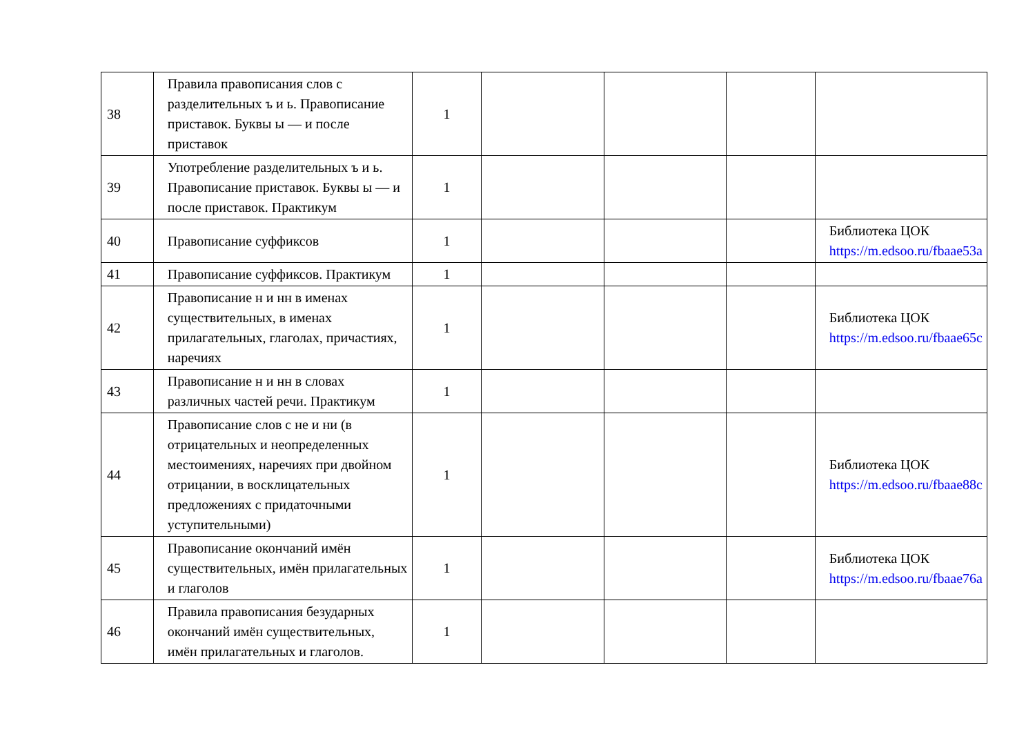| 38 | Правила правописания слов с разделительных ъ и ь. Правописание приставок. Буквы ы — и после приставок | 1 | | | | |
| 39 | Употребление разделительных ъ и ь. Правописание приставок. Буквы ы — и после приставок. Практикум | 1 | | | | |
| 40 | Правописание суффиксов | 1 | | | | Библиотека ЦОК https://m.edsoo.ru/fbaae53a |
| 41 | Правописание суффиксов. Практикум | 1 | | | | |
| 42 | Правописание н и нн в именах существительных, в именах прилагательных, глаголах, причастиях, наречиях | 1 | | | | Библиотека ЦОК https://m.edsoo.ru/fbaae65c |
| 43 | Правописание н и нн в словах различных частей речи. Практикум | 1 | | | | |
| 44 | Правописание слов с не и ни (в отрицательных и неопределенных местоимениях, наречиях при двойном отрицании, в восклицательных предложениях с придаточными уступительными) | 1 | | | | Библиотека ЦОК https://m.edsoo.ru/fbaae88c |
| 45 | Правописание окончаний имён существительных, имён прилагательных и глаголов | 1 | | | | Библиотека ЦОК https://m.edsoo.ru/fbaae76a |
| 46 | Правила правописания безударных окончаний имён существительных, имён прилагательных и глаголов. | 1 | | | | |